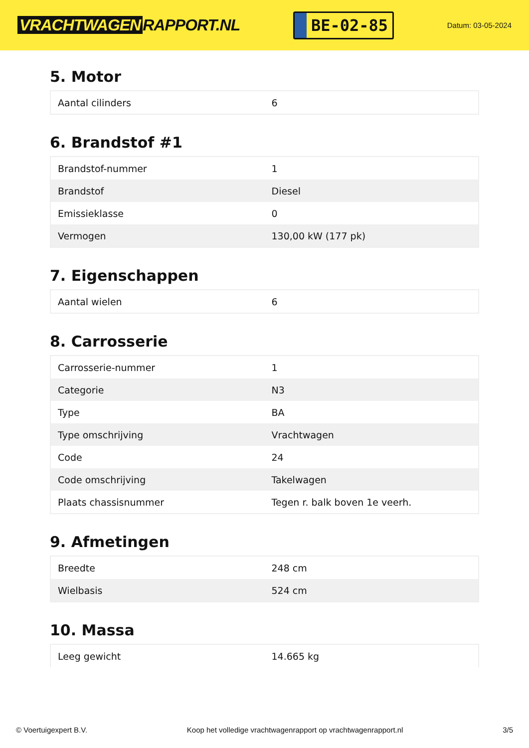VRACHTWAGEN RAPPORT.NL
BE-02-85
Datum: 03-05-2024
5. Motor
| Aantal cilinders | 6 |
6. Brandstof #1
| Brandstof-nummer | 1 |
| Brandstof | Diesel |
| Emissieklasse | 0 |
| Vermogen | 130,00 kW (177 pk) |
7. Eigenschappen
| Aantal wielen | 6 |
8. Carrosserie
| Carrosserie-nummer | 1 |
| Categorie | N3 |
| Type | BA |
| Type omschrijving | Vrachtwagen |
| Code | 24 |
| Code omschrijving | Takelwagen |
| Plaats chassisnummer | Tegen r. balk boven 1e veerh. |
9. Afmetingen
| Breedte | 248 cm |
| Wielbasis | 524 cm |
10. Massa
| Leeg gewicht | 14.665 kg |
© Voertuigexpert B.V. Koop het volledige vrachtwagenrapport op vrachtwagenrapport.nl 3/5